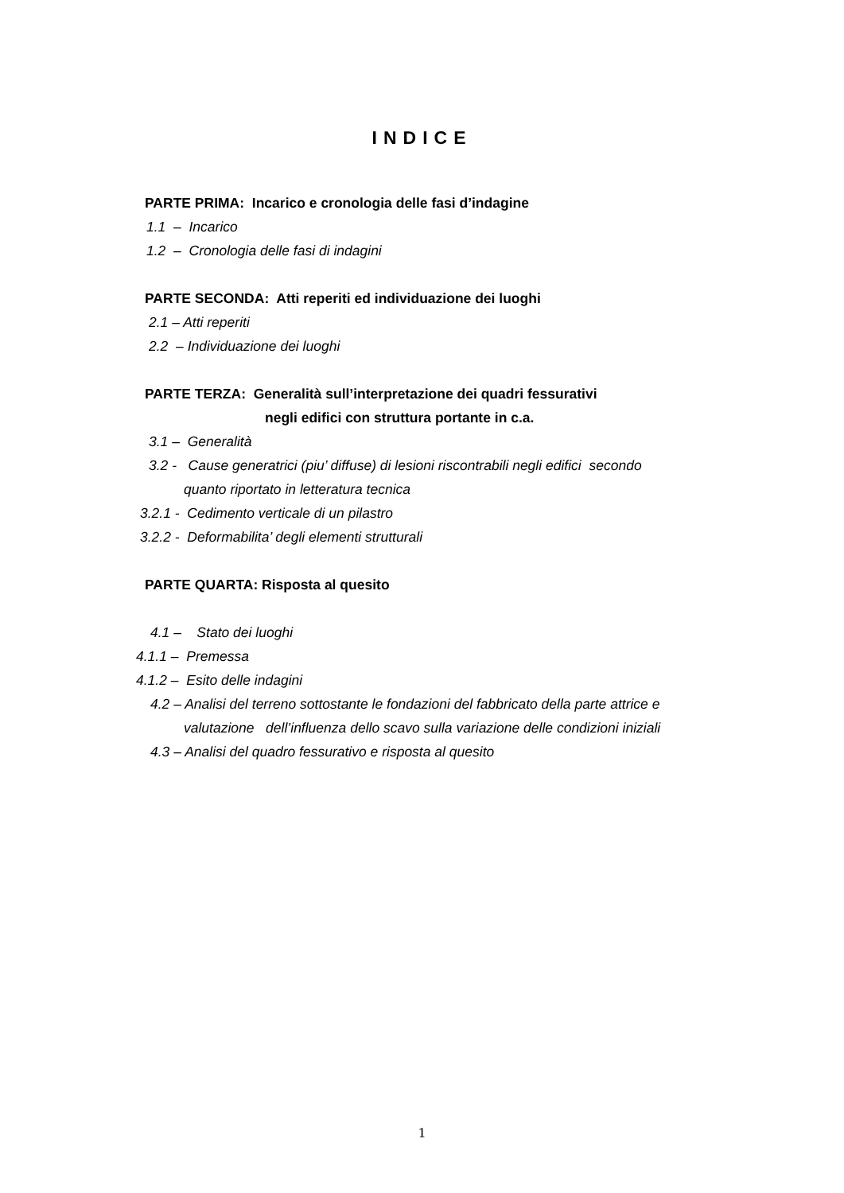INDICE
PARTE PRIMA: Incarico e cronologia delle fasi d’indagine
1.1 – Incarico
1.2 – Cronologia delle fasi di indagini
PARTE SECONDA: Atti reperiti ed individuazione dei luoghi
2.1 – Atti reperiti
2.2 – Individuazione dei luoghi
PARTE TERZA: Generalità sull’interpretazione dei quadri fessurativi
negli edifici con struttura portante in c.a.
3.1 – Generalità
3.2 - Cause generatrici (piu’ diffuse) di lesioni riscontrabili negli edifici secondo
quanto riportato in letteratura tecnica
3.2.1 - Cedimento verticale di un pilastro
3.2.2 - Deformabilita’ degli elementi strutturali
PARTE QUARTA: Risposta al quesito
4.1 – Stato dei luoghi
4.1.1 – Premessa
4.1.2 – Esito delle indagini
4.2 – Analisi del terreno sottostante le fondazioni del fabbricato della parte attrice e
valutazione dell’influenza dello scavo sulla variazione delle condizioni iniziali
4.3 – Analisi del quadro fessurativo e risposta al quesito
1